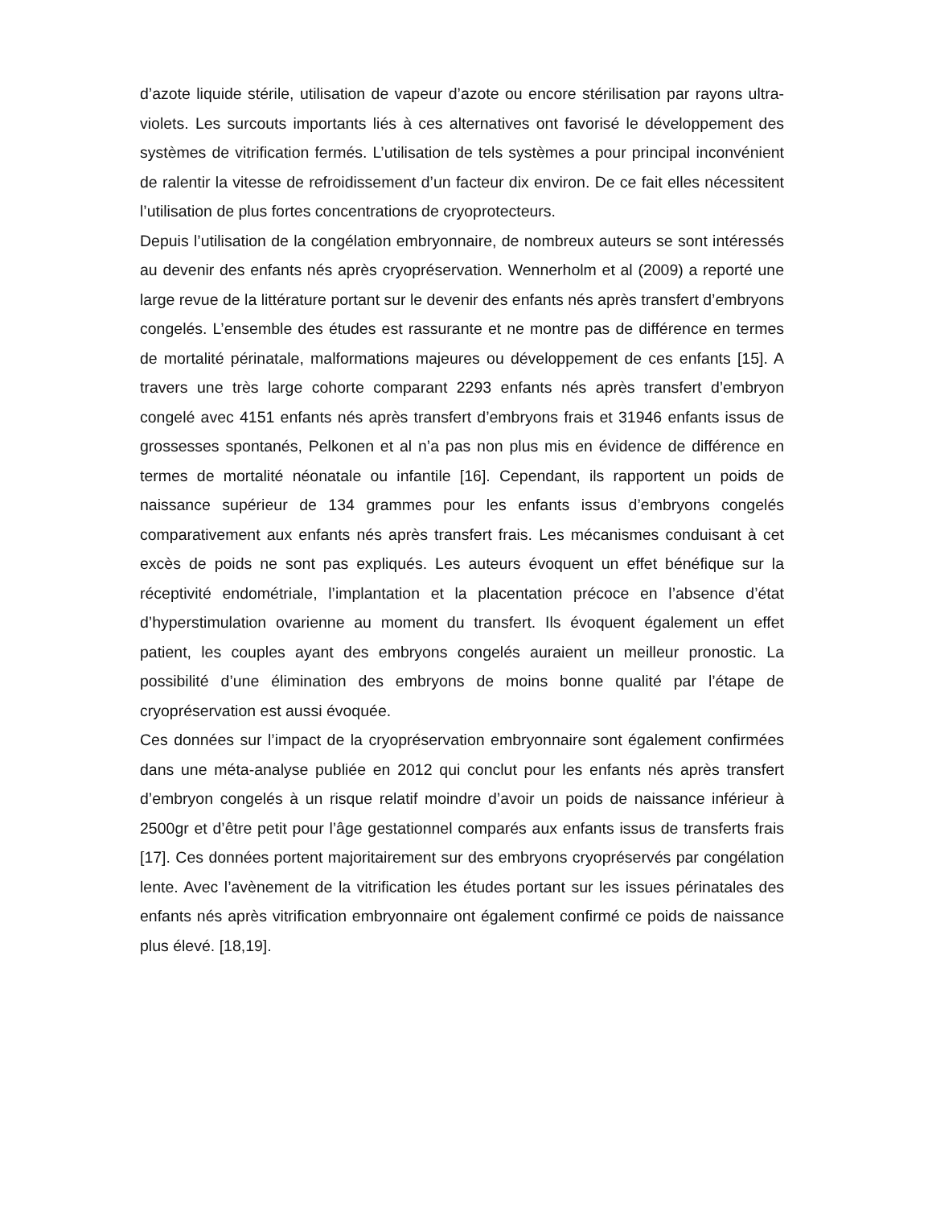d’azote liquide stérile, utilisation de vapeur d’azote ou encore stérilisation par rayons ultra-violets. Les surcouts importants liés à ces alternatives ont favorisé le développement des systèmes de vitrification fermés. L’utilisation de tels systèmes a pour principal inconvénient de ralentir la vitesse de refroidissement d’un facteur dix environ. De ce fait elles nécessitent l’utilisation de plus fortes concentrations de cryoprotecteurs.
Depuis l’utilisation de la congélation embryonnaire, de nombreux auteurs se sont intéressés au devenir des enfants nés après cryopréservation. Wennerholm et al (2009) a reporté une large revue de la littérature portant sur le devenir des enfants nés après transfert d’embryons congelés. L’ensemble des études est rassurante et ne montre pas de différence en termes de mortalité périnatale, malformations majeures ou développement de ces enfants [15]. A travers une très large cohorte comparant 2293 enfants nés après transfert d’embryon congelé avec 4151 enfants nés après transfert d’embryons frais et 31946 enfants issus de grossesses spontanés, Pelkonen et al n’a pas non plus mis en évidence de différence en termes de mortalité néonatale ou infantile [16]. Cependant, ils rapportent un poids de naissance supérieur de 134 grammes pour les enfants issus d’embryons congelés comparativement aux enfants nés après transfert frais. Les mécanismes conduisant à cet excès de poids ne sont pas expliqués. Les auteurs évoquent un effet bénéfique sur la réceptivité endométriale, l’implantation et la placentation précoce en l’absence d’état d’hyperstimulation ovarienne au moment du transfert. Ils évoquent également un effet patient, les couples ayant des embryons congelés auraient un meilleur pronostic. La possibilité d’une élimination des embryons de moins bonne qualité par l’étape de cryopréservation est aussi évoquée.
Ces données sur l’impact de la cryopréservation embryonnaire sont également confirmées dans une méta-analyse publiée en 2012 qui conclut pour les enfants nés après transfert d’embryon congelés à un risque relatif moindre d’avoir un poids de naissance inférieur à 2500gr et d’être petit pour l’âge gestationnel comparés aux enfants issus de transferts frais [17]. Ces données portent majoritairement sur des embryons cryopréservés par congélation lente. Avec l’avènement de la vitrification les études portant sur les issues périnatales des enfants nés après vitrification embryonnaire ont également confirmé ce poids de naissance plus élevé. [18,19].